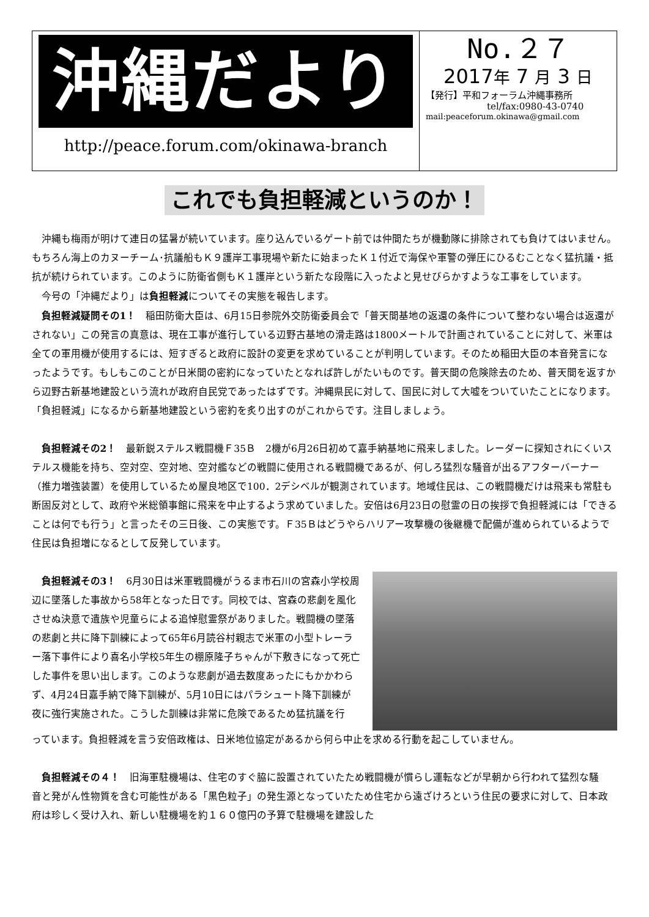沖縄だより
http://peace.forum.com/okinawa-branch
No.２７
2017年 7 月 3 日
【発行】平和フォーラム沖縄事務所
tel/fax:0980-43-0740
mail:peaceforum.okinawa@gmail.com
これでも負担軽減というのか！
沖縄も梅雨が明けて連日の猛暑が続いています。座り込んでいるゲート前では仲間たちが機動隊に排除されても負けてはいません。もちろん海上のカヌーチーム･抗議船もＫ９護岸工事現場や新たに始まったＫ１付近で海保や軍警の弾圧にひるむことなく猛抗議・抵抗が続けられています。このように防衛省側もＫ１護岸という新たな段階に入ったよと見せびらかすような工事をしています。
今号の「沖縄だより」は負担軽減についてその実態を報告します。
負担軽減疑問その1！　稲田防衛大臣は、6月15日参院外交防衛委員会で「普天間基地の返還の条件について整わない場合は返還がされない」この発言の真意は、現在工事が進行している辺野古基地の滑走路は1800メートルで計画されていることに対して、米軍は全ての軍用機が使用するには、短すぎると政府に設計の変更を求めていることが判明しています。そのため稲田大臣の本音発言になったようです。もしもこのことが日米間の密約になっていたとなれば許しがたいものです。普天間の危険除去のため、普天間を返すから辺野古新基地建設という流れが政府自民党であったはずです。沖縄県民に対して、国民に対して大嘘をついていたことになります。「負担軽減」になるから新基地建設という密約を炙り出すのがこれからです。注目しましょう。
負担軽減その2！　最新鋭ステルス戦闘機Ｆ35Ｂ　2機が6月26日初めて嘉手納基地に飛来しました。レーダーに探知されにくいステルス機能を持ち、空対空、空対地、空対艦などの戦闘に使用される戦闘機であるが、何しろ猛烈な騒音が出るアフターバーナー（推力増強装置）を使用しているため屋良地区で100．2デシベルが観測されています。地域住民は、この戦闘機だけは飛来も常駐も断固反対として、政府や米総領事館に飛来を中止するよう求めていました。安倍は6月23日の慰霊の日の挨拶で負担軽減には「できることは何でも行う」と言ったその三日後、この実態です。Ｆ35Ｂはどうやらハリアー攻撃機の後継機で配備が進められているようで住民は負担増になるとして反発しています。
負担軽減その3！　6月30日は米軍戦闘機がうるま市石川の宮森小学校周辺に墜落した事故から58年となった日です。同校では、宮森の悲劇を風化させぬ決意で遺族や児童らによる追悼慰霊祭がありました。戦闘機の墜落の悲劇と共に降下訓練によって65年6月読谷村親志で米軍の小型トレーラー落下事件により喜名小学校5年生の棚原隆子ちゃんが下敷きになって死亡した事件を思い出します。このような悲劇が過去数度あったにもかかわらず、4月24日嘉手納で降下訓練が、5月10日にはパラシュート降下訓練が夜に強行実施された。こうした訓練は非常に危険であるため猛抗議を行
っています。負担軽減を言う安倍政権は、日米地位協定があるから何ら中止を求める行動を起こしていません。
負担軽減その４！　旧海軍駐機場は、住宅のすぐ脇に設置されていたため戦闘機が慣らし運転などが早朝から行われて猛烈な騒　音と発がん性物質を含む可能性がある「黒色粒子」の発生源となっていたため住宅から遠ざけろという住民の要求に対して、日本政府は珍しく受け入れ、新しい駐機場を約１６０億円の予算で駐機場を建設した